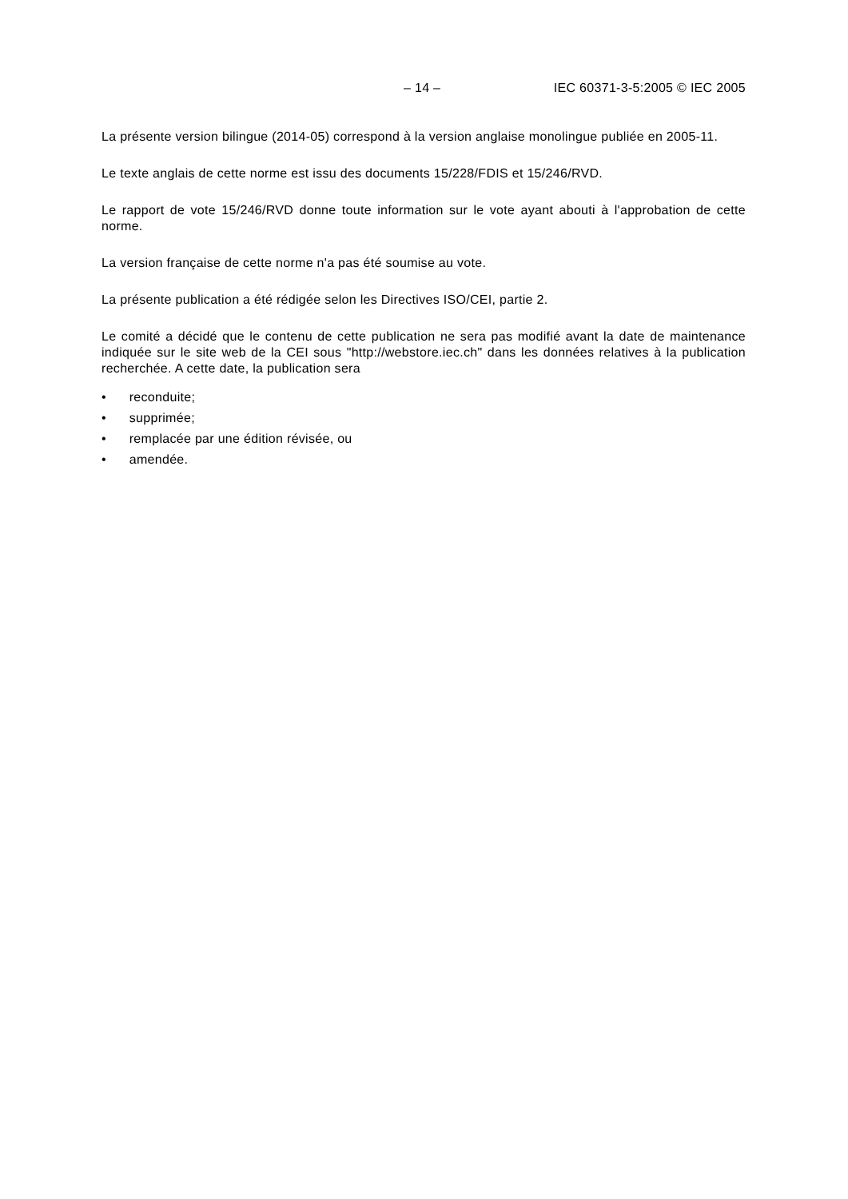– 14 – IEC 60371-3-5:2005 © IEC 2005
La présente version bilingue (2014-05) correspond à la version anglaise monolingue publiée en 2005-11.
Le texte anglais de cette norme est issu des documents 15/228/FDIS et 15/246/RVD.
Le rapport de vote 15/246/RVD donne toute information sur le vote ayant abouti à l'approbation de cette norme.
La version française de cette norme n'a pas été soumise au vote.
La présente publication a été rédigée selon les Directives ISO/CEI, partie 2.
Le comité a décidé que le contenu de cette publication ne sera pas modifié avant la date de maintenance indiquée sur le site web de la CEI sous "http://webstore.iec.ch" dans les données relatives à la publication recherchée. A cette date, la publication sera
• reconduite;
• supprimée;
• remplacée par une édition révisée, ou
• amendée.